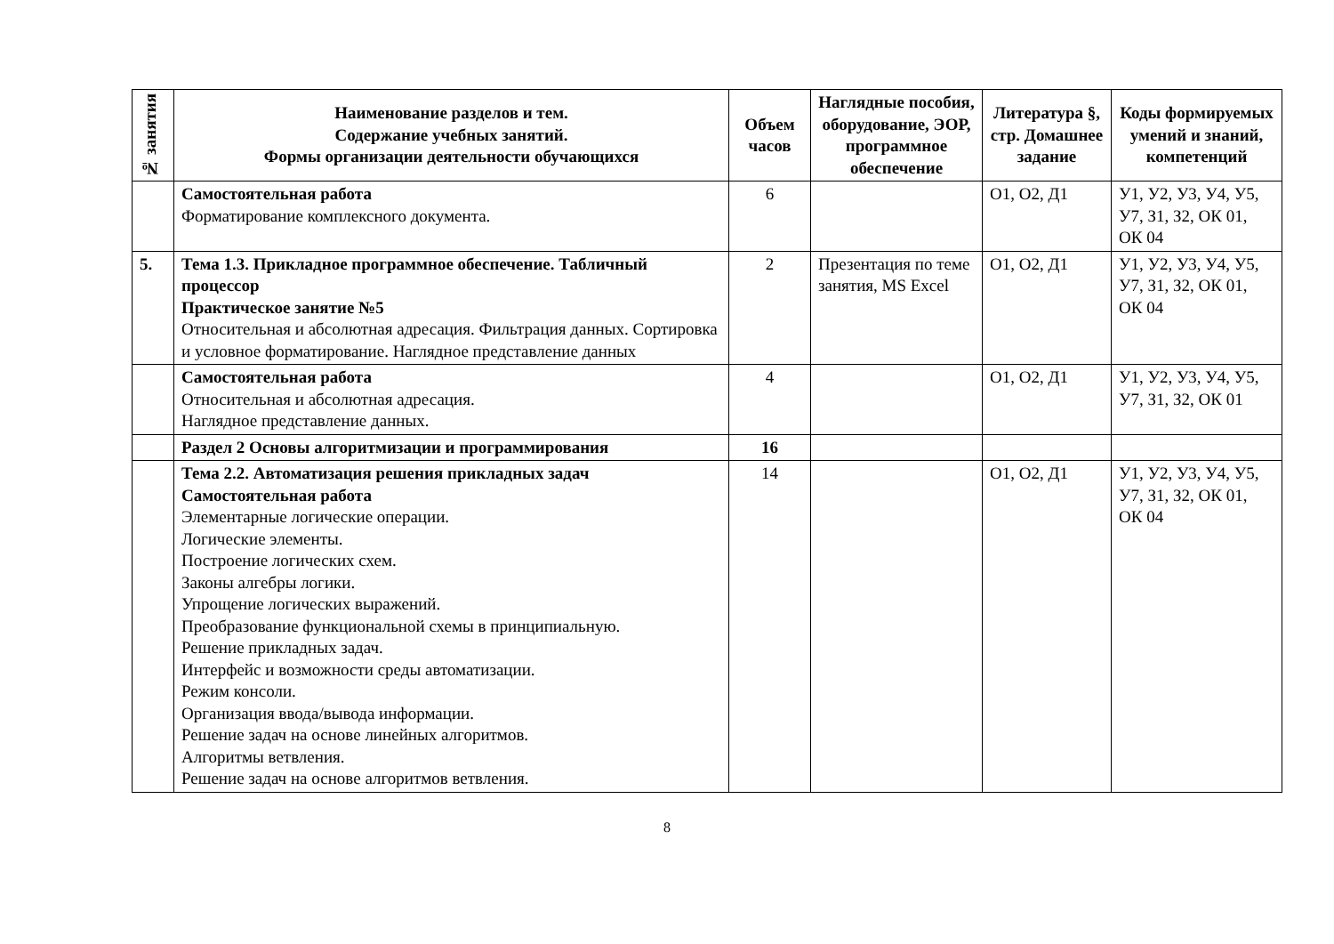| № занятия | Наименование разделов и тем. Содержание учебных занятий. Формы организации деятельности обучающихся | Объем часов | Наглядные пособия, оборудование, ЭОР, программное обеспечение | Литература §, стр. Домашнее задание | Коды формируемых умений и знаний, компетенций |
| --- | --- | --- | --- | --- | --- |
| | Самостоятельная работа Форматирование комплексного документа. | 6 | | О1, О2, Д1 | У1, У2, У3, У4, У5, У7, З1, З2, ОК 01, ОК 04 |
| 5. | Тема 1.3. Прикладное программное обеспечение. Табличный процессор Практическое занятие №5 Относительная и абсолютная адресация. Фильтрация данных. Сортировка и условное форматирование. Наглядное представление данных | 2 | Презентация по теме занятия, MS Excel | О1, О2, Д1 | У1, У2, У3, У4, У5, У7, З1, З2, ОК 01, ОК 04 |
| | Самостоятельная работа Относительная и абсолютная адресация. Наглядное представление данных. | 4 | | О1, О2, Д1 | У1, У2, У3, У4, У5, У7, З1, З2, ОК 01 |
| | Раздел 2 Основы алгоритмизации и программирования | 16 | | | |
| | Тема 2.2. Автоматизация решения прикладных задач Самостоятельная работа Элементарные логические операции. Логические элементы. Построение логических схем. Законы алгебры логики. Упрощение логических выражений. Преобразование функциональной схемы в принципиальную. Решение прикладных задач. Интерфейс и возможности среды автоматизации. Режим консоли. Организация ввода/вывода информации. Решение задач на основе линейных алгоритмов. Алгоритмы ветвления. Решение задач на основе алгоритмов ветвления. | 14 | | О1, О2, Д1 | У1, У2, У3, У4, У5, У7, З1, З2, ОК 01, ОК 04 |
8